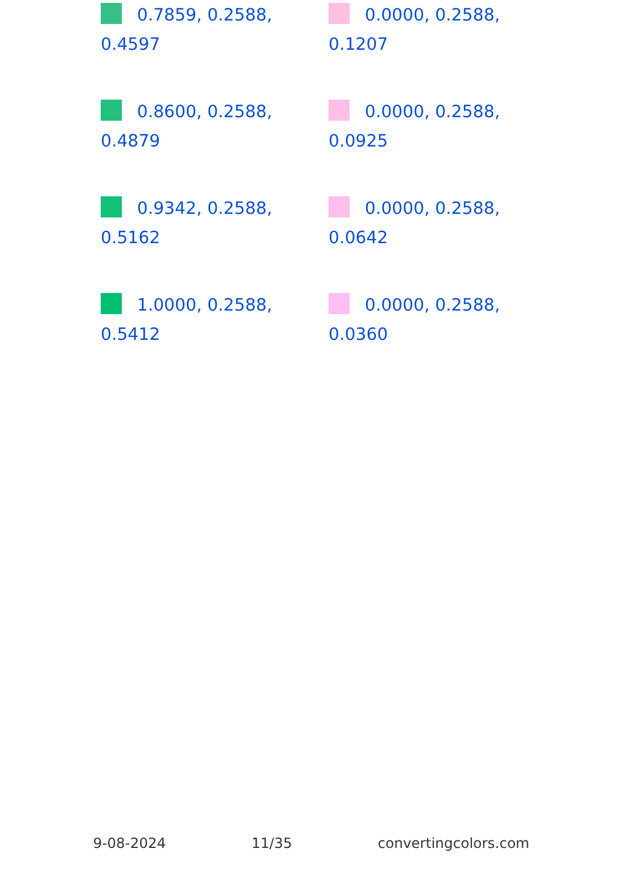0.7859, 0.2588, 0.4597
0.0000, 0.2588, 0.1207
0.8600, 0.2588, 0.4879
0.0000, 0.2588, 0.0925
0.9342, 0.2588, 0.5162
0.0000, 0.2588, 0.0642
1.0000, 0.2588, 0.5412
0.0000, 0.2588, 0.0360
9-08-2024 11/35 convertingcolors.com